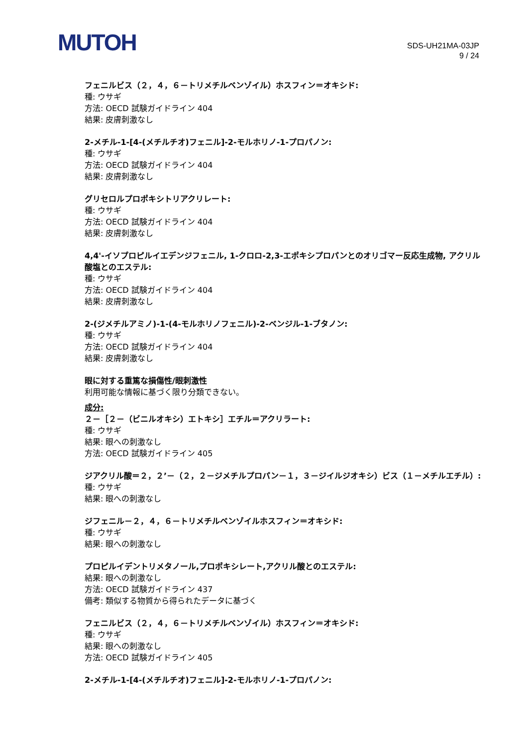MUTOH
SDS-UH21MA-03JP
9 / 24
フェニルビス（２，４，６－トリメチルベンゾイル）ホスフィン＝オキシド:
種: ウサギ
方法: OECD 試験ガイドライン 404
結果: 皮膚刺激なし
2-メチル-1-[4-(メチルチオ)フェニル]-2-モルホリノ-1-プロパノン:
種: ウサギ
方法: OECD 試験ガイドライン 404
結果: 皮膚刺激なし
グリセロルプロポキシトリアクリレート:
種: ウサギ
方法: OECD 試験ガイドライン 404
結果: 皮膚刺激なし
4,4'-イソプロピルイエデンジフェニル, 1-クロロ-2,3-エポキシプロパンとのオリゴマー反応生成物, アクリル酸塩とのエステル:
種: ウサギ
方法: OECD 試験ガイドライン 404
結果: 皮膚刺激なし
2-(ジメチルアミノ)-1-(4-モルホリノフェニル)-2-ベンジル-1-ブタノン:
種: ウサギ
方法: OECD 試験ガイドライン 404
結果: 皮膚刺激なし
眼に対する重篤な損傷性/眼刺激性
利用可能な情報に基づく限り分類できない。
成分:
２－［２－（ビニルオキシ）エトキシ］エチル＝アクリラート:
種: ウサギ
結果: 眼への刺激なし
方法: OECD 試験ガイドライン 405
ジアクリル酸＝２，２’－（２，２－ジメチルプロパン－１，３－ジイルジオキシ）ビス（１－メチルエチル）:
種: ウサギ
結果: 眼への刺激なし
ジフェニル－２，４，６－トリメチルベンゾイルホスフィン＝オキシド:
種: ウサギ
結果: 眼への刺激なし
プロピルイデントリメタノール,プロポキシレート,アクリル酸とのエステル:
結果: 眼への刺激なし
方法: OECD 試験ガイドライン 437
備考: 類似する物質から得られたデータに基づく
フェニルビス（２，４，６－トリメチルベンゾイル）ホスフィン＝オキシド:
種: ウサギ
結果: 眼への刺激なし
方法: OECD 試験ガイドライン 405
2-メチル-1-[4-(メチルチオ)フェニル]-2-モルホリノ-1-プロパノン: